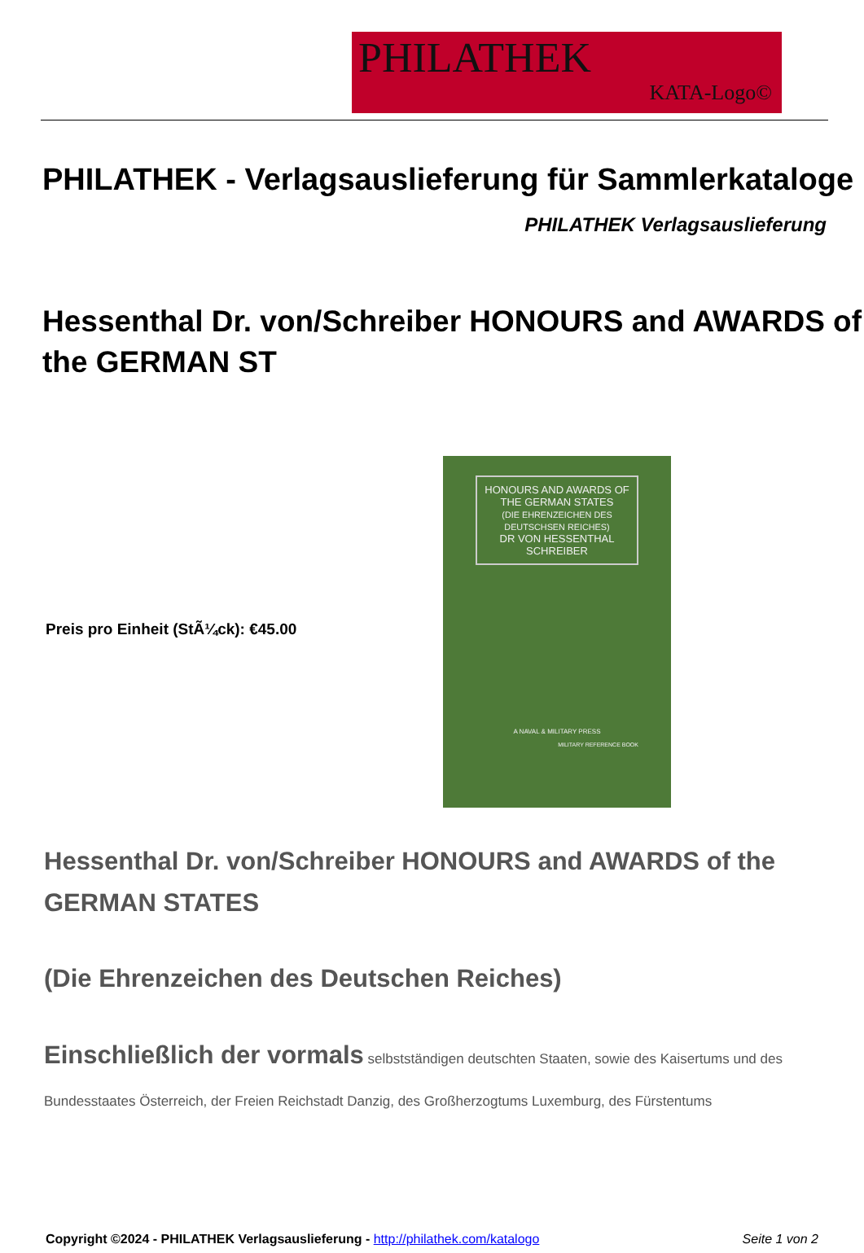PHILATHEK
KATA-Logo©
PHILATHEK - Verlagsauslieferung für Sammlerkataloge
PHILATHEK Verlagsauslieferung
Hessenthal Dr. von/Schreiber HONOURS and AWARDS of the GERMAN ST
Preis pro Einheit (StÃ¼ck): €45.00
HONOURS AND AWARDS OF THE GERMAN STATES
(DIE EHRENZEICHEN DES DEUTSCHSEN REICHES)
DR VON HESSENTHAL SCHREIBER
A NAVAL & MILITARY PRESS
MILITARY REFERENCE BOOK
Hessenthal Dr. von/Schreiber HONOURS and AWARDS of the GERMAN STATES
(Die Ehrenzeichen des Deutschen Reiches)
Einschließlich der vormals selbstständigen deutschten Staaten, sowie des Kaisertums und des Bundesstaates Österreich, der Freien Reichstadt Danzig, des Großherzogtums Luxemburg, des Fürstentums
Copyright ©2024 - PHILATHEK Verlagsauslieferung - http://philathek.com/katalogo Seite 1 von 2